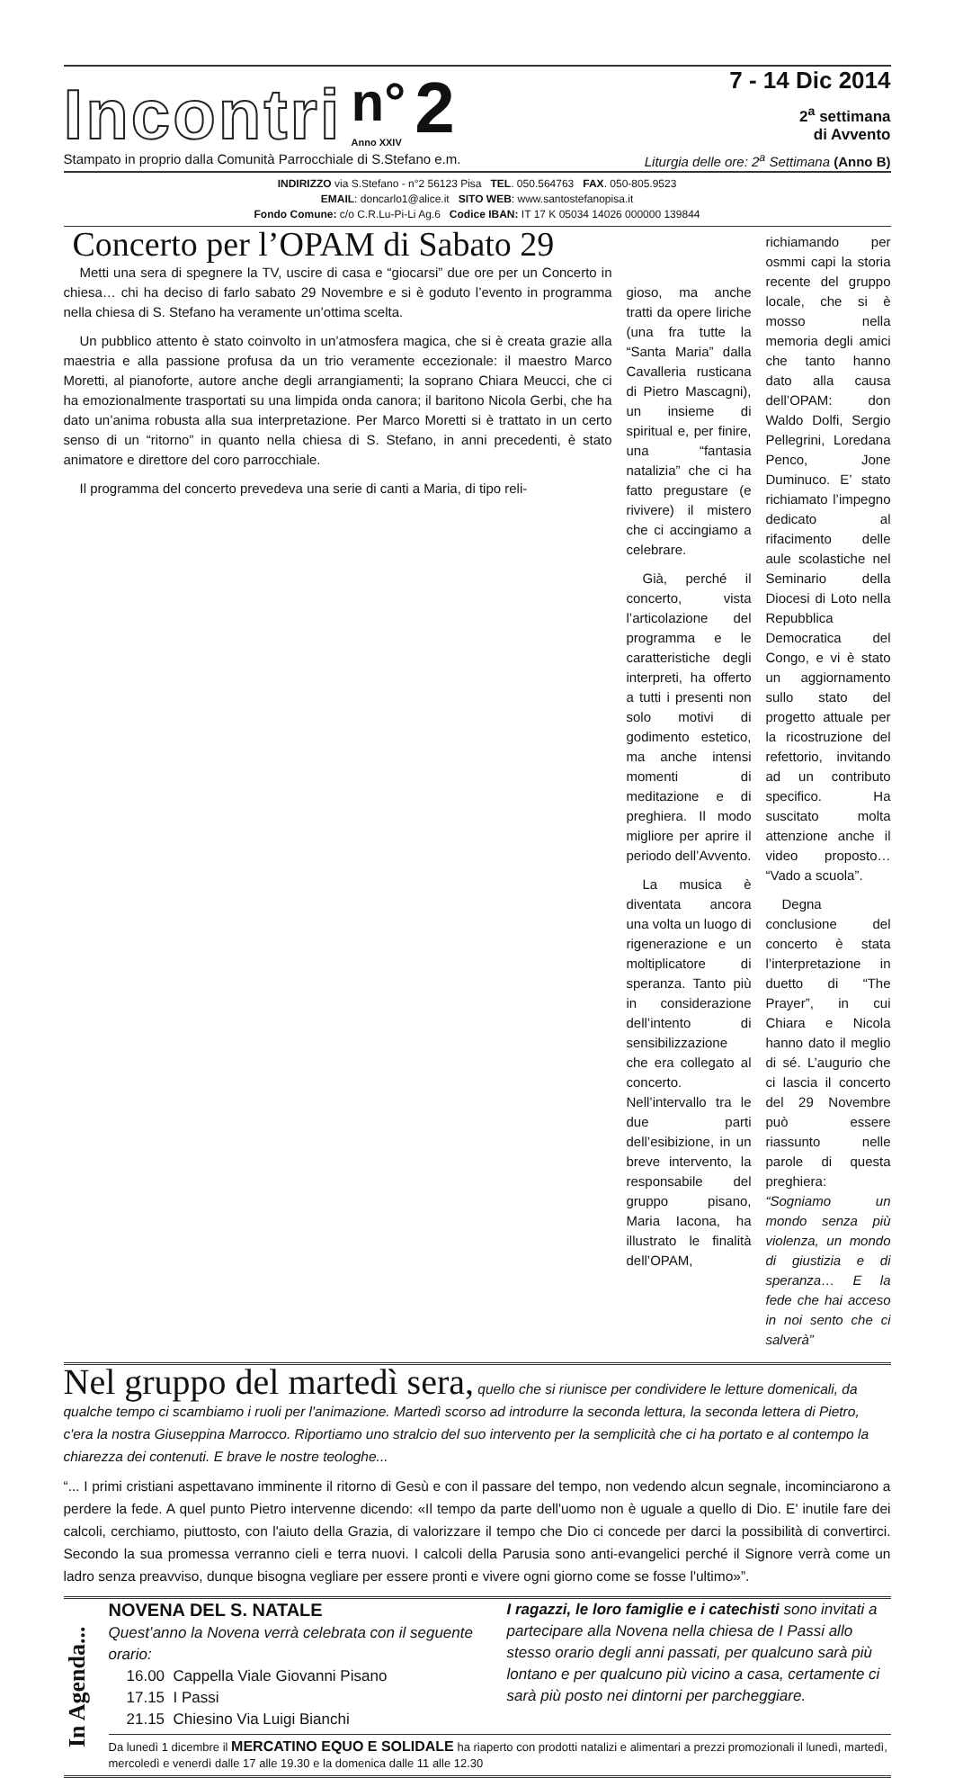Incontri n°
Anno XXIV 2
7 - 14 Dic 2014
2<sup>a</sup> settimana
di Avvento
Stampato in proprio dalla Comunità Parrocchiale di S.Stefano e.m. Liturgia delle ore: 2<sup>a</sup> Settimana (Anno B)
INDIRIZZO via S.Stefano - n°2 56123 Pisa TEL. 050.564763 FAX. 050-805.9523
EMAIL: doncarlo1@alice.it SITO WEB: www.santostefanopisa.it
Fondo Comune: c/o C.R.Lu-Pi-Li Ag.6 Codice IBAN: IT 17 K 05034 14026 000000 139844
Concerto per l’OPAM di Sabato 29
Metti una sera di spegnere la TV, uscire di casa e “giocarsi” due ore per un Concerto in chiesa… chi ha deciso di farlo sabato 29 Novembre e si è goduto l’evento in programma nella chiesa di S. Stefano ha veramente un’ottima scelta.
Un pubblico attento è stato coinvolto in un’atmosfera magica, che si è creata grazie alla maestria e alla passione profusa da un trio veramente eccezionale: il maestro Marco Moretti, al pianoforte, autore anche degli arrangiamenti; la soprano Chiara Meucci, che ci ha emozionalmente trasportati su una limpida onda canora; il baritono Nicola Gerbi, che ha dato un’anima robusta alla sua interpretazione. Per Marco Moretti si è trattato in un certo senso di un “ritorno” in quanto nella chiesa di S. Stefano, in anni precedenti, è stato animatore e direttore del coro parrocchiale.
Il programma del concerto prevedeva una serie di canti a Maria, di tipo reli-
gioso, ma anche tratti da opere liriche (una fra tutte la “Santa Maria” dalla Cavalleria rusticana di Pietro Mascagni), un insieme di spiritual e, per finire, una “fantasia natalizia” che ci ha fatto pregustare (e rivivere) il mistero che ci accingiamo a celebrare.
Già, perché il concerto, vista l’articolazione del programma e le caratteristiche degli interpreti, ha offerto a tutti i presenti non solo motivi di godimento estetico, ma anche intensi momenti di meditazione e di preghiera. Il modo migliore per aprire il periodo dell’Avvento.
La musica è diventata ancora una volta un luogo di rigenerazione e un moltiplicatore di speranza. Tanto più in considerazione dell’intento di sensibilizzazione che era collegato al concerto. Nell’intervallo tra le due parti dell’esibizione, in un breve intervento, la responsabile del gruppo pisano, Maria Iacona, ha illustrato le finalità dell’OPAM,
richiamando per osmmi capi la storia recente del gruppo locale, che si è mosso nella memoria degli amici che tanto hanno dato alla causa dell’OPAM: don Waldo Dolfi, Sergio Pellegrini, Loredana Penco, Jone Duminuco. E’ stato richiamato l’impegno dedicato al rifacimento delle aule scolastiche nel Seminario della Diocesi di Loto nella Repubblica Democratica del Congo, e vi è stato un aggiornamento sullo stato del progetto attuale per la ricostruzione del refettorio, invitando ad un contributo specifico. Ha suscitato molta attenzione anche il video proposto… “Vado a scuola”.
Degna conclusione del concerto è stata l’interpretazione in duetto di “The Prayer”, in cui Chiara e Nicola hanno dato il meglio di sé. L’augurio che ci lascia il concerto del 29 Novembre può essere riassunto nelle parole di questa preghiera: “Sogniamo un mondo senza più violenza, un mondo di giustizia e di speranza… E la fede che hai acceso in noi sento che ci salverà”
Nel gruppo del martedì sera, quello che si riunisce per condividere le letture domenicali, da qualche tempo ci scambiamo i ruoli per l'animazione. Martedì scorso ad introdurre la seconda lettura, la seconda lettera di Pietro, c'era la nostra Giuseppina Marrocco. Riportiamo uno stralcio del suo intervento per la semplicità che ci ha portato e al contempo la chiarezza dei contenuti. E brave le nostre teologhe...
“... I primi cristiani aspettavano imminente il ritorno di Gesù e con il passare del tempo, non vedendo alcun segnale, incominciarono a perdere la fede. A quel punto Pietro intervenne dicendo: «Il tempo da parte dell'uomo non è uguale a quello di Dio. E' inutile fare dei calcoli, cerchiamo, piuttosto, con l'aiuto della Grazia, di valorizzare il tempo che Dio ci concede per darci la possibilità di convertirci. Secondo la sua promessa verranno cieli e terra nuovi. I calcoli della Parusia sono anti-evangelici perché il Signore verrà come un ladro senza preavviso, dunque bisogna vegliare per essere pronti e vivere ogni giorno come se fosse l'ultimo»”.
In Agenda...
NOVENA DEL S. NATALE
Quest’anno la Novena verrà celebrata con il seguente orario:
16.00 Cappella Viale Giovanni Pisano
17.15 I Passi
21.15 Chiesino Via Luigi Bianchi
I ragazzi, le loro famiglie e i catechisti sono invitati a partecipare alla Novena nella chiesa de I Passi allo stesso orario degli anni passati, per qualcuno sarà più lontano e per qualcuno più vicino a casa, certamente ci sarà più posto nei dintorni per parcheggiare.
Da lunedì 1 dicembre il MERCATINO EQUO E SOLIDALE ha riaperto con prodotti natalizi e alimentari a prezzi promozionali il lunedì, martedì, mercoledì e venerdì dalle 17 alle 19.30 e la domenica dalle 11 alle 12.30